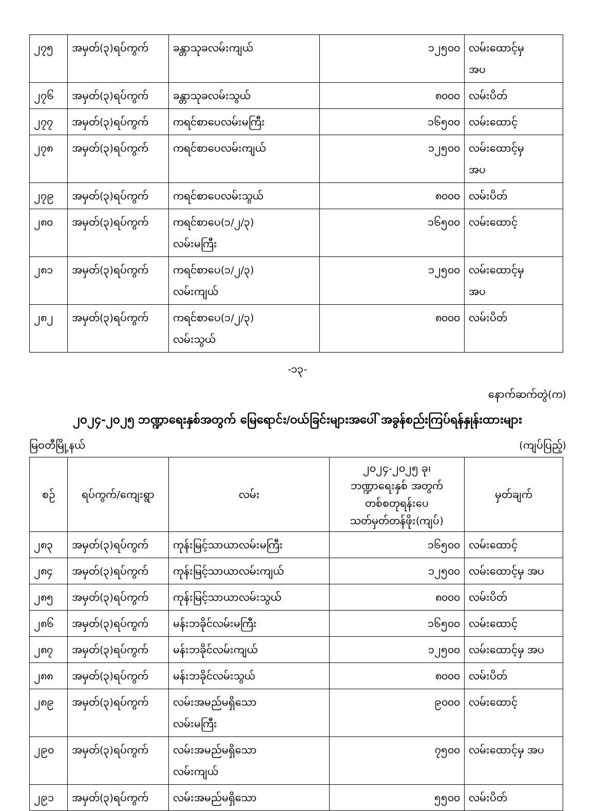| ၂၇၅ | အမှတ်(၃)ရပ်ကွက် | ခန္တာသုခလမ်းကျယ် | ၁၂၅၀၀ | လမ်းထောင့်မှ အပ |
| ၂၇၆ | အမှတ်(၃)ရပ်ကွက် | ခန္တာသုခလမ်းသွယ် | ၈၀၀၀ | လမ်းပိတ် |
| ၂၇၇ | အမှတ်(၃)ရပ်ကွက် | ကရင်စာပေလမ်းမကြီး | ၁၆၅၀၀ | လမ်းထောင့် |
| ၂၇၈ | အမှတ်(၃)ရပ်ကွက် | ကရင်စာပေလမ်းကျယ် | ၁၂၅၀၀ | လမ်းထောင့်မှ အပ |
| ၂၇၉ | အမှတ်(၃)ရပ်ကွက် | ကရင်စာပေလမ်းသွယ် | ၈၀၀၀ | လမ်းပိတ် |
| ၂၈၀ | အမှတ်(၃)ရပ်ကွက် | ကရင်စာပေ(၁/၂/၃) လမ်းမကြီး | ၁၆၅၀၀ | လမ်းထောင့် |
| ၂၈၁ | အမှတ်(၃)ရပ်ကွက် | ကရင်စာပေ(၁/၂/၃) လမ်းကျယ် | ၁၂၅၀၀ | လမ်းထောင့်မှ အပ |
| ၂၈၂ | အမှတ်(၃)ရပ်ကွက် | ကရင်စာပေ(၁/၂/၃) လမ်းသွယ် | ၈၀၀၀ | လမ်းပိတ် |
-၁၃-
နောက်ဆက်တွဲ(က)
၂၀၂၄-၂၀၂၅ ဘဏ္ဍာရေးနှစ်အတွက် မြေရောင်း/ဝယ်ခြင်းများအပေါ် အခွန်စည်းကြပ်ရန်နှုန်းထားများ
မြဝတီမြို့နယ် (ကျပ်ပြည့်)
| စဉ် | ရပ်ကွက်/ကျေးရွာ | လမ်း | ၂၀၂၄-၂၀၂၅ ခု၊ ဘဏ္ဍာရေးနှစ် အတွက် တစ်စတုရန်းပေ သတ်မှတ်တန်ဖိုး(ကျပ်) | မှတ်ချက် |
| --- | --- | --- | --- | --- |
| ၂၈၃ | အမှတ်(၃)ရပ်ကွက် | ကုန်းမြင့်သာယာလမ်းမကြီး | ၁၆၅၀၀ | လမ်းထောင့် |
| ၂၈၄ | အမှတ်(၃)ရပ်ကွက် | ကုန်းမြင့်သာယာလမ်းကျယ် | ၁၂၅၀၀ | လမ်းထောင့်မှ အပ |
| ၂၈၅ | အမှတ်(၃)ရပ်ကွက် | ကုန်းမြင့်သာယာလမ်းသွယ် | ၈၀၀၀ | လမ်းပိတ် |
| ၂၈၆ | အမှတ်(၃)ရပ်ကွက် | မန်းဘခိုင်လမ်းမကြီး | ၁၆၅၀၀ | လမ်းထောင့် |
| ၂၈၇ | အမှတ်(၃)ရပ်ကွက် | မန်းဘခိုင်လမ်းကျယ် | ၁၂၅၀၀ | လမ်းထောင့်မှ အပ |
| ၂၈၈ | အမှတ်(၃)ရပ်ကွက် | မန်းဘခိုင်လမ်းသွယ် | ၈၀၀၀ | လမ်းပိတ် |
| ၂၈၉ | အမှတ်(၃)ရပ်ကွက် | လမ်းအမည်မရှိသော လမ်းမကြီး | ၉၀၀၀ | လမ်းထောင့် |
| ၂၉၀ | အမှတ်(၃)ရပ်ကွက် | လမ်းအမည်မရှိသော လမ်းကျယ် | ၇၅၀၀ | လမ်းထောင့်မှ အပ |
| ၂၉၁ | အမှတ်(၃)ရပ်ကွက် | လမ်းအမည်မရှိသော | ၅၅၀၀ | လမ်းပိတ် |